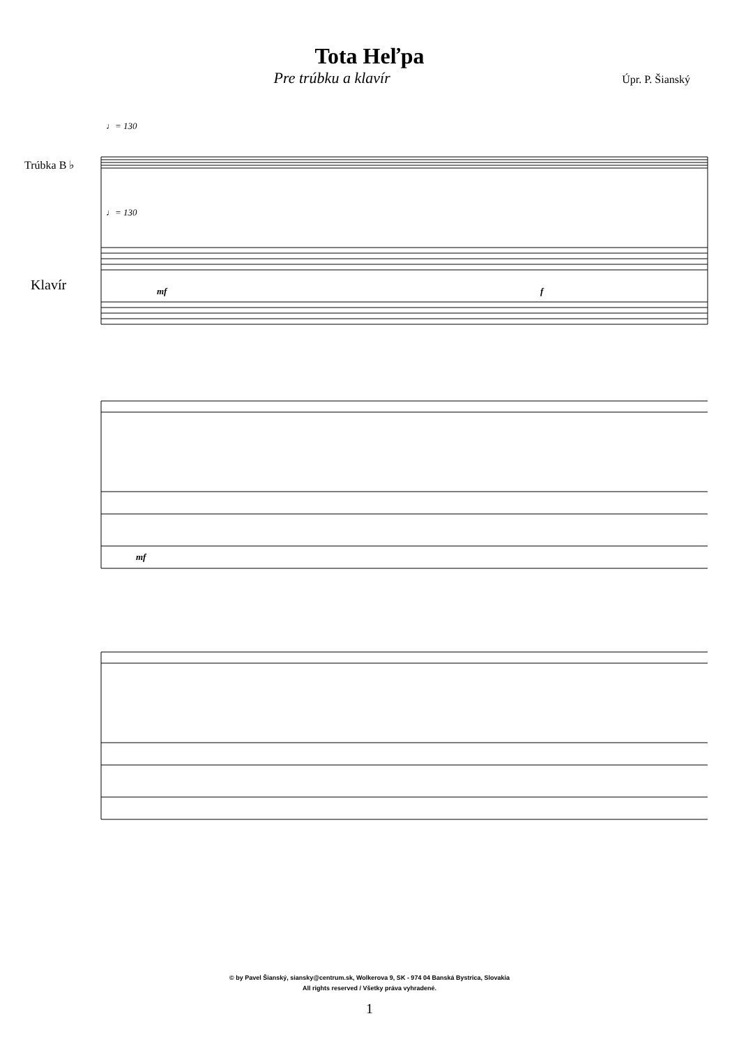Tota Heľpa
Pre trúbku a klavír
Úpr. P. Šianský
♩= 130
Trúbka B ♭
♩= 130
Klavír mf f
mf
© by Pavel Šianský, siansky@centrum.sk, Wolkerova 9, SK - 974 04 Banská Bystrica, Slovakia
All rights reserved / Všetky práva vyhradené.
1